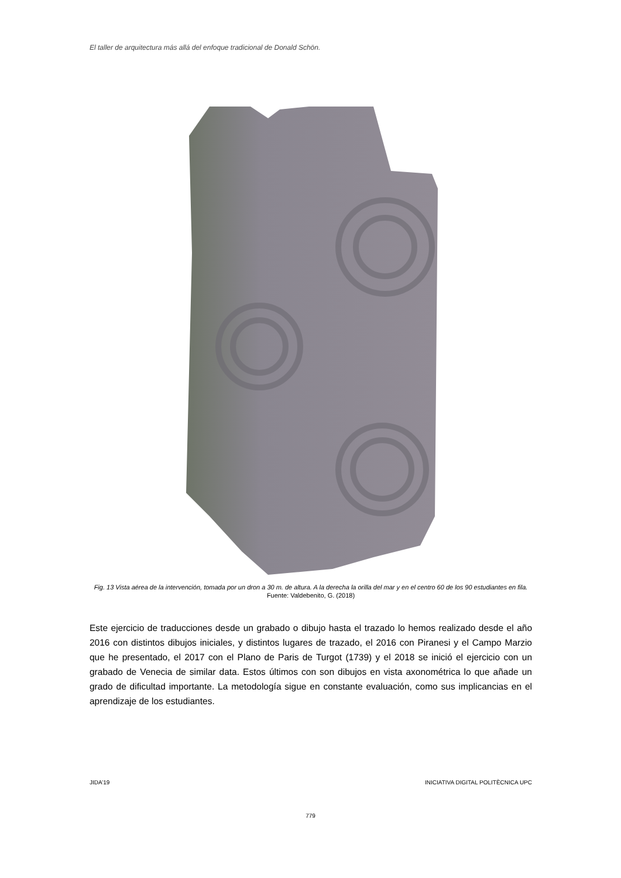El taller de arquitectura más allá del enfoque tradicional de Donald Schön.
Fig. 13 Vista aérea de la intervención, tomada por un dron a 30 m. de altura. A la derecha la orilla del mar y en el centro 60 de los 90 estudiantes en fila. Fuente: Valdebenito, G. (2018)
Este ejercicio de traducciones desde un grabado o dibujo hasta el trazado lo hemos realizado desde el año 2016 con distintos dibujos iniciales, y distintos lugares de trazado, el 2016 con Piranesi y el Campo Marzio que he presentado, el 2017 con el Plano de Paris de Turgot (1739) y el 2018 se inició el ejercicio con un grabado de Venecia de similar data. Estos últimos con son dibujos en vista axonométrica lo que añade un grado de dificultad importante. La metodología sigue en constante evaluación, como sus implicancias en el aprendizaje de los estudiantes.
JIDA’19 INICIATIVA DIGITAL POLITÈCNICA UPC
779